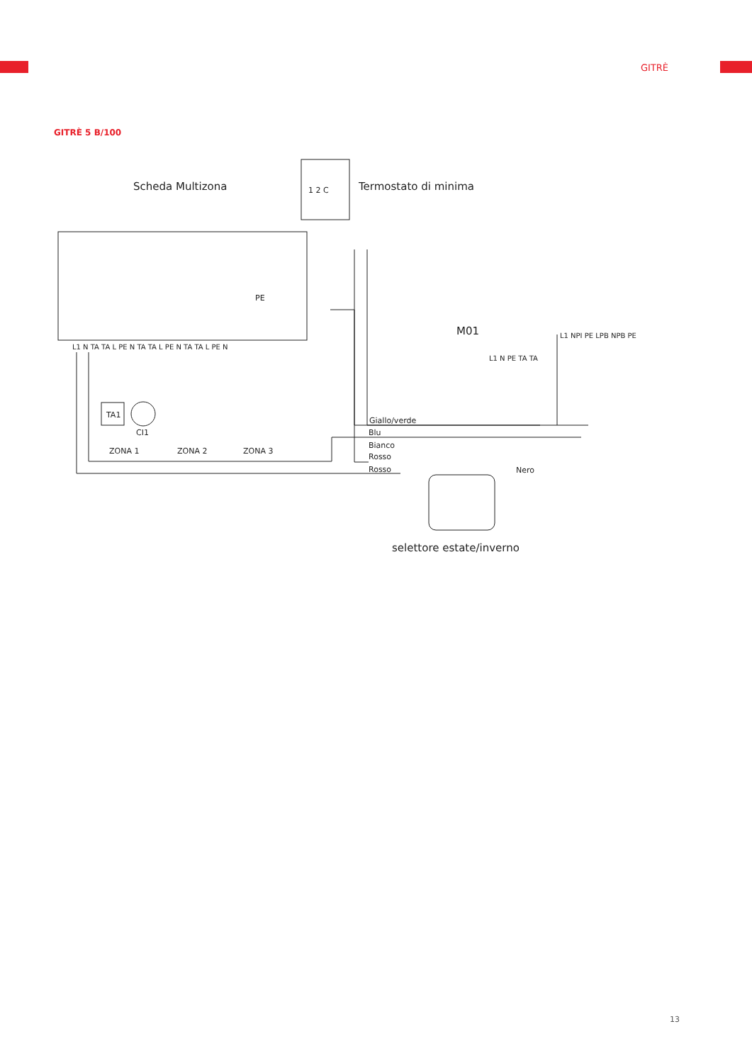GITRÈ
GITRÈ 5 B/100
Scheda Multizona
Termostato di minima
1 2 C
PE
L1 N TA TA L PE N TA TA L PE N TA TA L PE N
TA1
CI1
ZONA 1
ZONA 2
ZONA 3
M01
L1 N PE TA TA
L1 NPI PE LPB NPB PE
Giallo/verde
Blu
Bianco
Rosso
Rosso
Nero
selettore estate/inverno
13